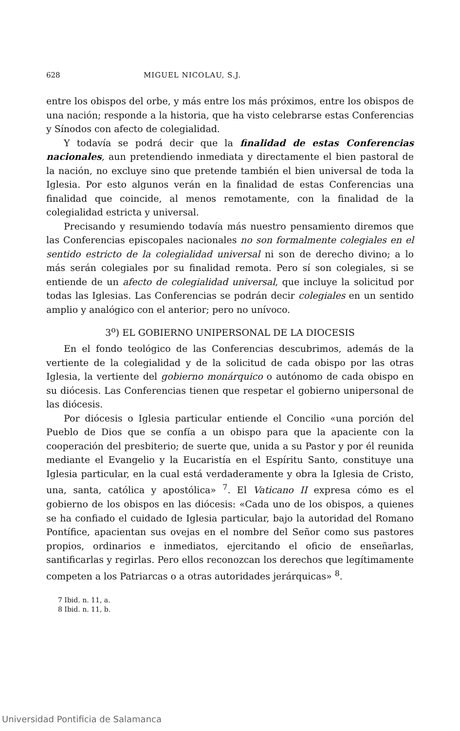628 MIGUEL NICOLAU, S.J.
entre los obispos del orbe, y más entre los más próximos, entre los obispos de una nación; responde a la historia, que ha visto celebrarse estas Conferencias y Sínodos con afecto de colegialidad.
Y todavía se podrá decir que la finalidad de estas Conferencias nacionales, aun pretendiendo inmediata y directamente el bien pastoral de la nación, no excluye sino que pretende también el bien universal de toda la Iglesia. Por esto algunos verán en la finalidad de estas Conferencias una finalidad que coincide, al menos remotamente, con la finalidad de la colegialidad estricta y universal.
Precisando y resumiendo todavía más nuestro pensamiento diremos que las Conferencias episcopales nacionales no son formalmente colegiales en el sentido estricto de la colegialidad universal ni son de derecho divino; a lo más serán colegiales por su finalidad remota. Pero sí son colegiales, si se entiende de un afecto de colegialidad universal, que incluye la solicitud por todas las Iglesias. Las Conferencias se podrán decir colegiales en un sentido amplio y analógico con el anterior; pero no unívoco.
3<sup>o</sup>) EL GOBIERNO UNIPERSONAL DE LA DIOCESIS
En el fondo teológico de las Conferencias descubrimos, además de la vertiente de la colegialidad y de la solicitud de cada obispo por las otras Iglesia, la vertiente del gobierno monárquico o autónomo de cada obispo en su diócesis. Las Conferencias tienen que respetar el gobierno unipersonal de las diócesis.
Por diócesis o Iglesia particular entiende el Concilio «una porción del Pueblo de Dios que se confía a un obispo para que la apaciente con la cooperación del presbiterio; de suerte que, unida a su Pastor y por él reunida mediante el Evangelio y la Eucaristía en el Espíritu Santo, constituye una Iglesia particular, en la cual está verdaderamente y obra la Iglesia de Cristo, una, santa, católica y apostólica» <sup>7</sup>. El Vaticano II expresa cómo es el gobierno de los obispos en las diócesis: «Cada uno de los obispos, a quienes se ha confiado el cuidado de Iglesia particular, bajo la autoridad del Romano Pontífice, apacientan sus ovejas en el nombre del Señor como sus pastores propios, ordinarios e inmediatos, ejercitando el oficio de enseñarlas, santificarlas y regirlas. Pero ellos reconozcan los derechos que legítimamente competen a los Patriarcas o a otras autoridades jerárquicas» <sup>8</sup>.
7 Ibid. n. 11, a.
8 Ibid. n. 11, b.
Universidad Pontificia de Salamanca